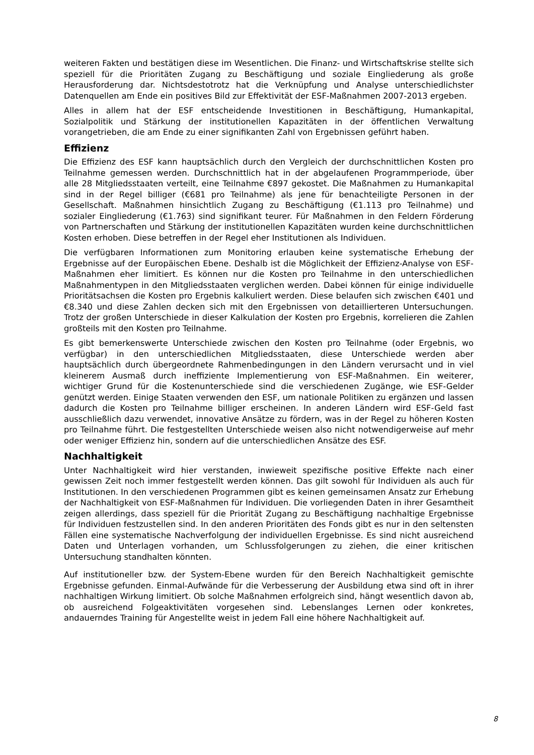weiteren Fakten und bestätigen diese im Wesentlichen. Die Finanz- und Wirtschaftskrise stellte sich speziell für die Prioritäten Zugang zu Beschäftigung und soziale Eingliederung als große Herausforderung dar. Nichtsdestotrotz hat die Verknüpfung und Analyse unterschiedlichster Datenquellen am Ende ein positives Bild zur Effektivität der ESF-Maßnahmen 2007-2013 ergeben.
Alles in allem hat der ESF entscheidende Investitionen in Beschäftigung, Humankapital, Sozialpolitik und Stärkung der institutionellen Kapazitäten in der öffentlichen Verwaltung vorangetrieben, die am Ende zu einer signifikanten Zahl von Ergebnissen geführt haben.
Effizienz
Die Effizienz des ESF kann hauptsächlich durch den Vergleich der durchschnittlichen Kosten pro Teilnahme gemessen werden. Durchschnittlich hat in der abgelaufenen Programmperiode, über alle 28 Mitgliedsstaaten verteilt, eine Teilnahme €897 gekostet. Die Maßnahmen zu Humankapital sind in der Regel billiger (€681 pro Teilnahme) als jene für benachteiligte Personen in der Gesellschaft. Maßnahmen hinsichtlich Zugang zu Beschäftigung (€1.113 pro Teilnahme) und sozialer Eingliederung (€1.763) sind signifikant teurer. Für Maßnahmen in den Feldern Förderung von Partnerschaften und Stärkung der institutionellen Kapazitäten wurden keine durchschnittlichen Kosten erhoben. Diese betreffen in der Regel eher Institutionen als Individuen.
Die verfügbaren Informationen zum Monitoring erlauben keine systematische Erhebung der Ergebnisse auf der Europäischen Ebene. Deshalb ist die Möglichkeit der Effizienz-Analyse von ESF-Maßnahmen eher limitiert. Es können nur die Kosten pro Teilnahme in den unterschiedlichen Maßnahmentypen in den Mitgliedsstaaten verglichen werden. Dabei können für einige individuelle Prioritätsachsen die Kosten pro Ergebnis kalkuliert werden. Diese belaufen sich zwischen €401 und €8.340 und diese Zahlen decken sich mit den Ergebnissen von detaillierteren Untersuchungen. Trotz der großen Unterschiede in dieser Kalkulation der Kosten pro Ergebnis, korrelieren die Zahlen großteils mit den Kosten pro Teilnahme.
Es gibt bemerkenswerte Unterschiede zwischen den Kosten pro Teilnahme (oder Ergebnis, wo verfügbar) in den unterschiedlichen Mitgliedsstaaten, diese Unterschiede werden aber hauptsächlich durch übergeordnete Rahmenbedingungen in den Ländern verursacht und in viel kleinerem Ausmaß durch ineffiziente Implementierung von ESF-Maßnahmen. Ein weiterer, wichtiger Grund für die Kostenunterschiede sind die verschiedenen Zugänge, wie ESF-Gelder genützt werden. Einige Staaten verwenden den ESF, um nationale Politiken zu ergänzen und lassen dadurch die Kosten pro Teilnahme billiger erscheinen. In anderen Ländern wird ESF-Geld fast ausschließlich dazu verwendet, innovative Ansätze zu fördern, was in der Regel zu höheren Kosten pro Teilnahme führt. Die festgestellten Unterschiede weisen also nicht notwendigerweise auf mehr oder weniger Effizienz hin, sondern auf die unterschiedlichen Ansätze des ESF.
Nachhaltigkeit
Unter Nachhaltigkeit wird hier verstanden, inwieweit spezifische positive Effekte nach einer gewissen Zeit noch immer festgestellt werden können. Das gilt sowohl für Individuen als auch für Institutionen. In den verschiedenen Programmen gibt es keinen gemeinsamen Ansatz zur Erhebung der Nachhaltigkeit von ESF-Maßnahmen für Individuen. Die vorliegenden Daten in ihrer Gesamtheit zeigen allerdings, dass speziell für die Priorität Zugang zu Beschäftigung nachhaltige Ergebnisse für Individuen festzustellen sind. In den anderen Prioritäten des Fonds gibt es nur in den seltensten Fällen eine systematische Nachverfolgung der individuellen Ergebnisse. Es sind nicht ausreichend Daten und Unterlagen vorhanden, um Schlussfolgerungen zu ziehen, die einer kritischen Untersuchung standhalten könnten.
Auf institutioneller bzw. der System-Ebene wurden für den Bereich Nachhaltigkeit gemischte Ergebnisse gefunden. Einmal-Aufwände für die Verbesserung der Ausbildung etwa sind oft in ihrer nachhaltigen Wirkung limitiert. Ob solche Maßnahmen erfolgreich sind, hängt wesentlich davon ab, ob ausreichend Folgeaktivitäten vorgesehen sind. Lebenslanges Lernen oder konkretes, andauerndes Training für Angestellte weist in jedem Fall eine höhere Nachhaltigkeit auf.
8